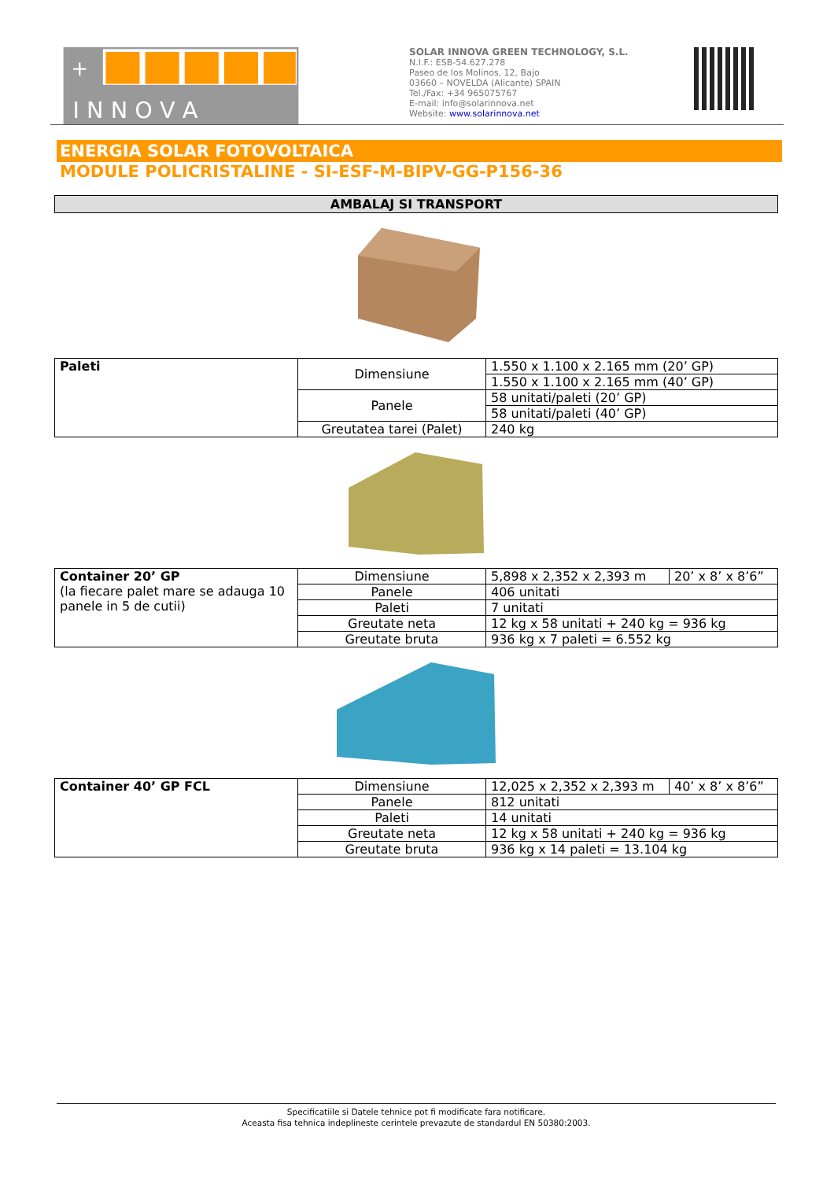+
I N N O V A
SOLAR INNOVA GREEN TECHNOLOGY, S.L.
N.I.F.: ESB-54.627.278
Paseo de los Molinos, 12, Bajo
03660 – NOVELDA (Alicante) SPAIN
Tel./Fax: +34 965075767
E-mail: info@solarinnova.net
Website: www.solarinnova.net
ENERGIA SOLAR FOTOVOLTAICA
MODULE POLICRISTALINE - SI-ESF-M-BIPV-GG-P156-36
AMBALAJ SI TRANSPORT
| Paleti | Dimensiune | 1.550 x 1.100 x 2.165 mm (20’ GP) |
| | | 1.550 x 1.100 x 2.165 mm (40’ GP) |
| | Panele | 58 unitati/paleti (20’ GP) |
| | | 58 unitati/paleti (40’ GP) |
| | Greutatea tarei (Palet) | 240 kg |
| Container 20’ GP (la fiecare palet mare se adauga 10 panele in 5 de cutii) | Dimensiune | 5,898 x 2,352 x 2,393 m | 20’ x 8’ x 8’6” |
| | Panele | 406 unitati | |
| | Paleti | 7 unitati | |
| | Greutate neta | 12 kg x 58 unitati + 240 kg = 936 kg | |
| | Greutate bruta | 936 kg x 7 paleti = 6.552 kg | |
| Container 40’ GP FCL | Dimensiune | 12,025 x 2,352 x 2,393 m | 40’ x 8’ x 8’6” |
| | Panele | 812 unitati | |
| | Paleti | 14 unitati | |
| | Greutate neta | 12 kg x 58 unitati + 240 kg = 936 kg | |
| | Greutate bruta | 936 kg x 14 paleti = 13.104 kg | |
Specificatiile si Datele tehnice pot fi modificate fara notificare.
Aceasta fisa tehnica indeplineste cerintele prevazute de standardul EN 50380:2003.